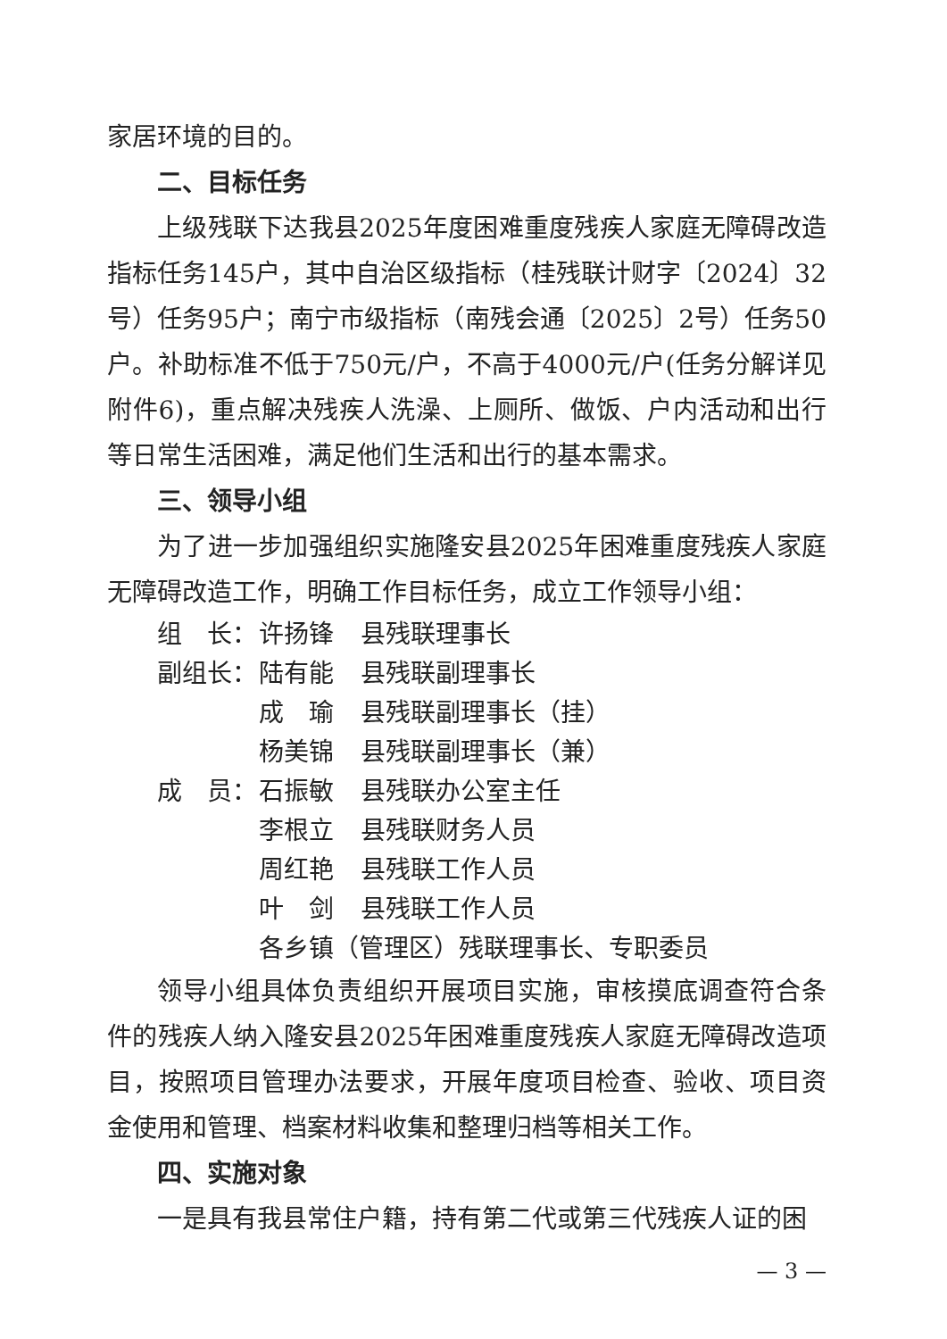家居环境的目的。
二、目标任务
上级残联下达我县2025年度困难重度残疾人家庭无障碍改造指标任务145户，其中自治区级指标（桂残联计财字〔2024〕32号）任务95户；南宁市级指标（南残会通〔2025〕2号）任务50户。补助标准不低于750元/户，不高于4000元/户(任务分解详见附件6)，重点解决残疾人洗澡、上厕所、做饭、户内活动和出行等日常生活困难，满足他们生活和出行的基本需求。
三、领导小组
为了进一步加强组织实施隆安县2025年困难重度残疾人家庭无障碍改造工作，明确工作目标任务，成立工作领导小组：
组　长： 许扬锋 县残联理事长
副组长： 陆有能 县残联副理事长
成　瑜 县残联副理事长（挂）
杨美锦 县残联副理事长（兼）
成　员： 石振敏 县残联办公室主任
李根立 县残联财务人员
周红艳 县残联工作人员
叶　剑 县残联工作人员
各乡镇（管理区）残联理事长、专职委员
领导小组具体负责组织开展项目实施，审核摸底调查符合条件的残疾人纳入隆安县2025年困难重度残疾人家庭无障碍改造项目，按照项目管理办法要求，开展年度项目检查、验收、项目资金使用和管理、档案材料收集和整理归档等相关工作。
四、实施对象
一是具有我县常住户籍，持有第二代或第三代残疾人证的困
— 3 —